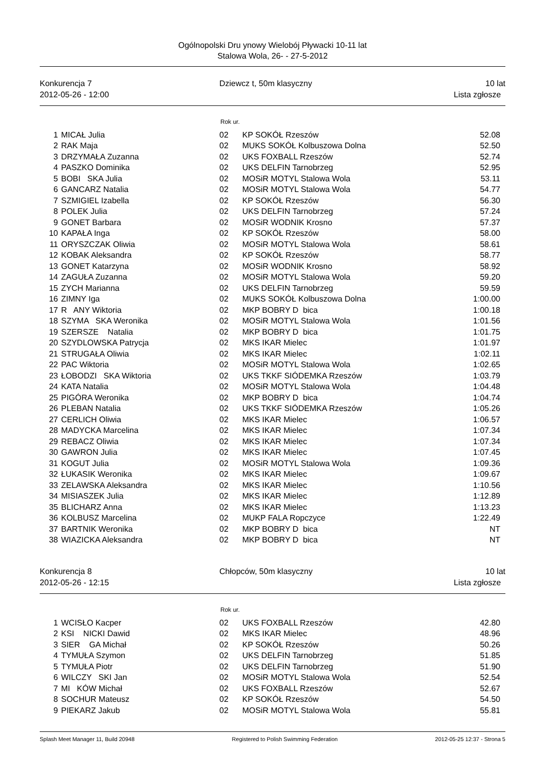Ogólnopolski Dru ynowy Wielobój Pływacki 10-11 lat
Stalowa Wola, 26- - 27-5-2012
Konkurencja 7
2012-05-26 - 12:00
Dziewcz t, 50m klasyczny 10 lat
Lista zgłosze
Rok ur.
| 1 | MICAŁ Julia | 02 | KP SOKÓŁ Rzeszów | 52.08 |
| 2 | RAK Maja | 02 | MUKS SOKÓŁ Kolbuszowa Dolna | 52.50 |
| 3 | DRZYMAŁA Zuzanna | 02 | UKS FOXBALL Rzeszów | 52.74 |
| 4 | PASZKO Dominika | 02 | UKS DELFIN Tarnobrzeg | 52.95 |
| 5 | BOBI SKA Julia | 02 | MOSiR MOTYL Stalowa Wola | 53.11 |
| 6 | GANCARZ Natalia | 02 | MOSiR MOTYL Stalowa Wola | 54.77 |
| 7 | SZMIGIEL Izabella | 02 | KP SOKÓŁ Rzeszów | 56.30 |
| 8 | POLEK Julia | 02 | UKS DELFIN Tarnobrzeg | 57.24 |
| 9 | GONET Barbara | 02 | MOSiR WODNIK Krosno | 57.37 |
| 10 | KAPAŁA Inga | 02 | KP SOKÓŁ Rzeszów | 58.00 |
| 11 | ORYSZCZAK Oliwia | 02 | MOSiR MOTYL Stalowa Wola | 58.61 |
| 12 | KOBAK Aleksandra | 02 | KP SOKÓŁ Rzeszów | 58.77 |
| 13 | GONET Katarzyna | 02 | MOSiR WODNIK Krosno | 58.92 |
| 14 | ZAGUŁA Zuzanna | 02 | MOSiR MOTYL Stalowa Wola | 59.20 |
| 15 | ZYCH Marianna | 02 | UKS DELFIN Tarnobrzeg | 59.59 |
| 16 | ZIMNY Iga | 02 | MUKS SOKÓŁ Kolbuszowa Dolna | 1:00.00 |
| 17 | R ANY Wiktoria | 02 | MKP BOBRY D bica | 1:00.18 |
| 18 | SZYMA SKA Weronika | 02 | MOSiR MOTYL Stalowa Wola | 1:01.56 |
| 19 | SZERSZE Natalia | 02 | MKP BOBRY D bica | 1:01.75 |
| 20 | SZYDLOWSKA Patrycja | 02 | MKS IKAR Mielec | 1:01.97 |
| 21 | STRUGAŁA Oliwia | 02 | MKS IKAR Mielec | 1:02.11 |
| 22 | PAC Wiktoria | 02 | MOSiR MOTYL Stalowa Wola | 1:02.65 |
| 23 | ŁOBODZI SKA Wiktoria | 02 | UKS TKKF SIÓDEMKA Rzeszów | 1:03.79 |
| 24 | KATA Natalia | 02 | MOSiR MOTYL Stalowa Wola | 1:04.48 |
| 25 | PIGÓRA Weronika | 02 | MKP BOBRY D bica | 1:04.74 |
| 26 | PLEBAN Natalia | 02 | UKS TKKF SIÓDEMKA Rzeszów | 1:05.26 |
| 27 | CERLICH Oliwia | 02 | MKS IKAR Mielec | 1:06.57 |
| 28 | MADYCKA Marcelina | 02 | MKS IKAR Mielec | 1:07.34 |
| 29 | REBACZ Oliwia | 02 | MKS IKAR Mielec | 1:07.34 |
| 30 | GAWRON Julia | 02 | MKS IKAR Mielec | 1:07.45 |
| 31 | KOGUT Julia | 02 | MOSiR MOTYL Stalowa Wola | 1:09.36 |
| 32 | ŁUKASIK Weronika | 02 | MKS IKAR Mielec | 1:09.67 |
| 33 | ZELAWSKA Aleksandra | 02 | MKS IKAR Mielec | 1:10.56 |
| 34 | MISIASZEK Julia | 02 | MKS IKAR Mielec | 1:12.89 |
| 35 | BLICHARZ Anna | 02 | MKS IKAR Mielec | 1:13.23 |
| 36 | KOLBUSZ Marcelina | 02 | MUKP FALA Ropczyce | 1:22.49 |
| 37 | BARTNIK Weronika | 02 | MKP BOBRY D bica | NT |
| 38 | WIAZICKA Aleksandra | 02 | MKP BOBRY D bica | NT |
Konkurencja 8
2012-05-26 - 12:15
Chłopców, 50m klasyczny 10 lat
Lista zgłosze
Rok ur.
| 1 | WCISŁO Kacper | 02 | UKS FOXBALL Rzeszów | 42.80 |
| 2 | KSI NICKI Dawid | 02 | MKS IKAR Mielec | 48.96 |
| 3 | SIER GA Michał | 02 | KP SOKÓŁ Rzeszów | 50.26 |
| 4 | TYMUŁA Szymon | 02 | UKS DELFIN Tarnobrzeg | 51.85 |
| 5 | TYMUŁA Piotr | 02 | UKS DELFIN Tarnobrzeg | 51.90 |
| 6 | WILCZY SKI Jan | 02 | MOSiR MOTYL Stalowa Wola | 52.54 |
| 7 | MI KÓW Michał | 02 | UKS FOXBALL Rzeszów | 52.67 |
| 8 | SOCHUR Mateusz | 02 | KP SOKÓŁ Rzeszów | 54.50 |
| 9 | PIEKARZ Jakub | 02 | MOSiR MOTYL Stalowa Wola | 55.81 |
Splash Meet Manager 11, Build 20948 Registered to Polish Swimming Federation 2012-05-25 12:37 - Strona 5